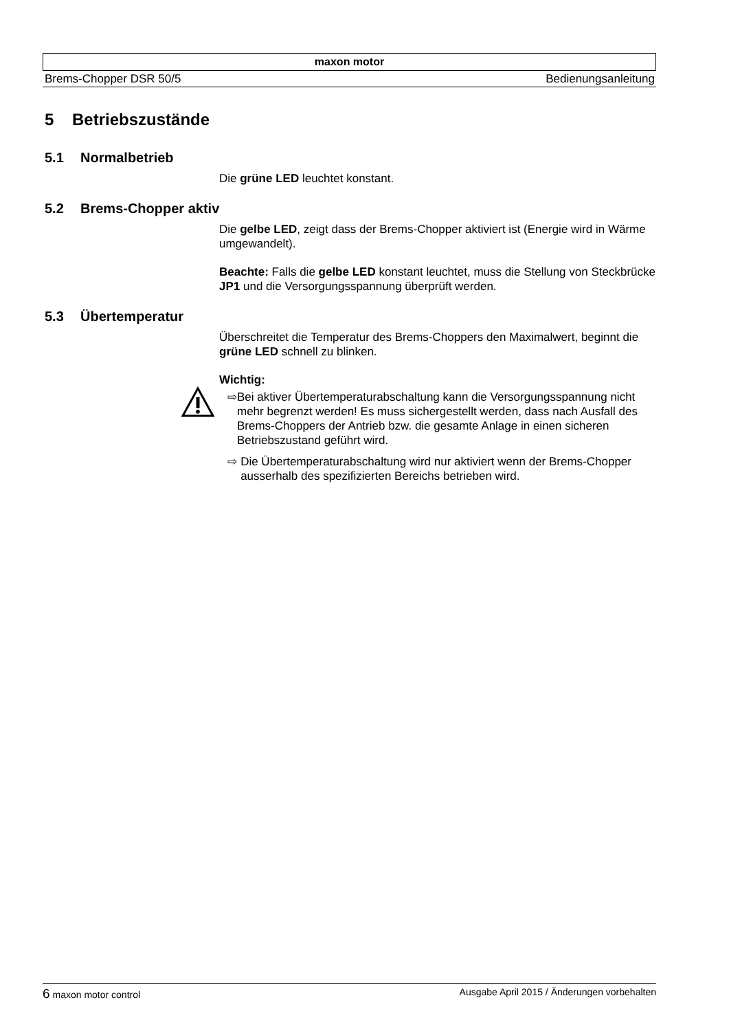maxon motor
Brems-Chopper DSR 50/5 Bedienungsanleitung
5 Betriebszustände
5.1 Normalbetrieb
Die grüne LED leuchtet konstant.
5.2 Brems-Chopper aktiv
Die gelbe LED, zeigt dass der Brems-Chopper aktiviert ist (Energie wird in Wärme umgewandelt).
Beachte: Falls die gelbe LED konstant leuchtet, muss die Stellung von Steckbrücke JP1 und die Versorgungsspannung überprüft werden.
5.3 Übertemperatur
Überschreitet die Temperatur des Brems-Choppers den Maximalwert, beginnt die grüne LED schnell zu blinken.
Wichtig:
⇨ Bei aktiver Übertemperaturabschaltung kann die Versorgungsspannung nicht mehr begrenzt werden! Es muss sichergestellt werden, dass nach Ausfall des Brems-Choppers der Antrieb bzw. die gesamte Anlage in einen sicheren Betriebszustand geführt wird.
⇨ Die Übertemperaturabschaltung wird nur aktiviert wenn der Brems-Chopper ausserhalb des spezifizierten Bereichs betrieben wird.
6 maxon motor control Ausgabe April 2015 / Änderungen vorbehalten